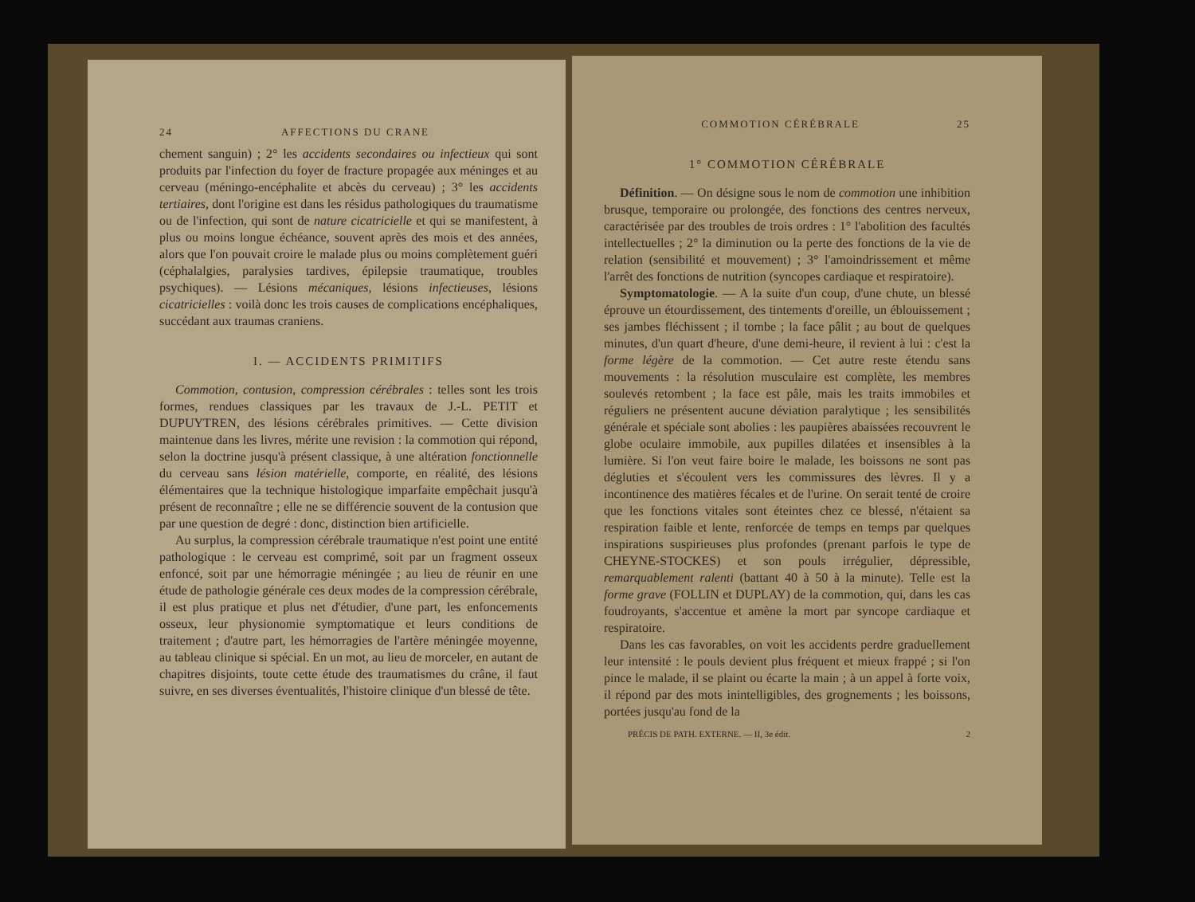24 AFFECTIONS DU CRANE
chement sanguin) ; 2° les accidents secondaires ou infectieux qui sont produits par l'infection du foyer de fracture propagée aux méninges et au cerveau (méningo-encéphalite et abcès du cerveau) ; 3° les accidents tertiaires, dont l'origine est dans les résidus pathologiques du traumatisme ou de l'infection, qui sont de nature cicatricielle et qui se manifestent, à plus ou moins longue échéance, souvent après des mois et des années, alors que l'on pouvait croire le malade plus ou moins complètement guéri (céphalalgies, paralysies tardives, épilepsie traumatique, troubles psychiques). — Lésions mécaniques, lésions infectieuses, lésions cicatricielles : voilà donc les trois causes de complications encéphaliques, succédant aux traumas craniens.
I. — ACCIDENTS PRIMITIFS
Commotion, contusion, compression cérébrales : telles sont les trois formes, rendues classiques par les travaux de J.-L. PETIT et DUPUYTREN, des lésions cérébrales primitives. — Cette division maintenue dans les livres, mérite une revision : la commotion qui répond, selon la doctrine jusqu'à présent classique, à une altération fonctionnelle du cerveau sans lésion matérielle, comporte, en réalité, des lésions élémentaires que la technique histologique imparfaite empêchait jusqu'à présent de reconnaître ; elle ne se différencie souvent de la contusion que par une question de degré : donc, distinction bien artificielle.
Au surplus, la compression cérébrale traumatique n'est point une entité pathologique : le cerveau est comprimé, soit par un fragment osseux enfoncé, soit par une hémorragie méningée ; au lieu de réunir en une étude de pathologie générale ces deux modes de la compression cérébrale, il est plus pratique et plus net d'étudier, d'une part, les enfoncements osseux, leur physionomie symptomatique et leurs conditions de traitement ; d'autre part, les hémorragies de l'artère méningée moyenne, au tableau clinique si spécial. En un mot, au lieu de morceler, en autant de chapitres disjoints, toute cette étude des traumatismes du crâne, il faut suivre, en ses diverses éventualités, l'histoire clinique d'un blessé de tête.
COMMOTION CÉRÉBRALE 25
1° COMMOTION CÉRÉBRALE
Définition. — On désigne sous le nom de commotion une inhibition brusque, temporaire ou prolongée, des fonctions des centres nerveux, caractérisée par des troubles de trois ordres : 1° l'abolition des facultés intellectuelles ; 2° la diminution ou la perte des fonctions de la vie de relation (sensibilité et mouvement) ; 3° l'amoindrissement et même l'arrêt des fonctions de nutrition (syncopes cardiaque et respiratoire).
Symptomatologie. — A la suite d'un coup, d'une chute, un blessé éprouve un étourdissement, des tintements d'oreille, un éblouissement ; ses jambes fléchissent ; il tombe ; la face pâlit ; au bout de quelques minutes, d'un quart d'heure, d'une demi-heure, il revient à lui : c'est la forme légère de la commotion. — Cet autre reste étendu sans mouvements : la résolution musculaire est complète, les membres soulevés retombent ; la face est pâle, mais les traits immobiles et réguliers ne présentent aucune déviation paralytique ; les sensibilités générale et spéciale sont abolies : les paupières abaissées recouvrent le globe oculaire immobile, aux pupilles dilatées et insensibles à la lumière. Si l'on veut faire boire le malade, les boissons ne sont pas dégluties et s'écoulent vers les commissures des lèvres. Il y a incontinence des matières fécales et de l'urine. On serait tenté de croire que les fonctions vitales sont éteintes chez ce blessé, n'étaient sa respiration faible et lente, renforcée de temps en temps par quelques inspirations suspirieuses plus profondes (prenant parfois le type de CHEYNE-STOCKES) et son pouls irrégulier, dépressible, remarquablement ralenti (battant 40 à 50 à la minute). Telle est la forme grave (FOLLIN et DUPLAY) de la commotion, qui, dans les cas foudroyants, s'accentue et amène la mort par syncope cardiaque et respiratoire.
Dans les cas favorables, on voit les accidents perdre graduellement leur intensité : le pouls devient plus fréquent et mieux frappé ; si l'on pince le malade, il se plaint ou écarte la main ; à un appel à forte voix, il répond par des mots inintelligibles, des grognements ; les boissons, portées jusqu'au fond de la
PRÉCIS DE PATH. EXTERNE. — II, 3e édit. 2